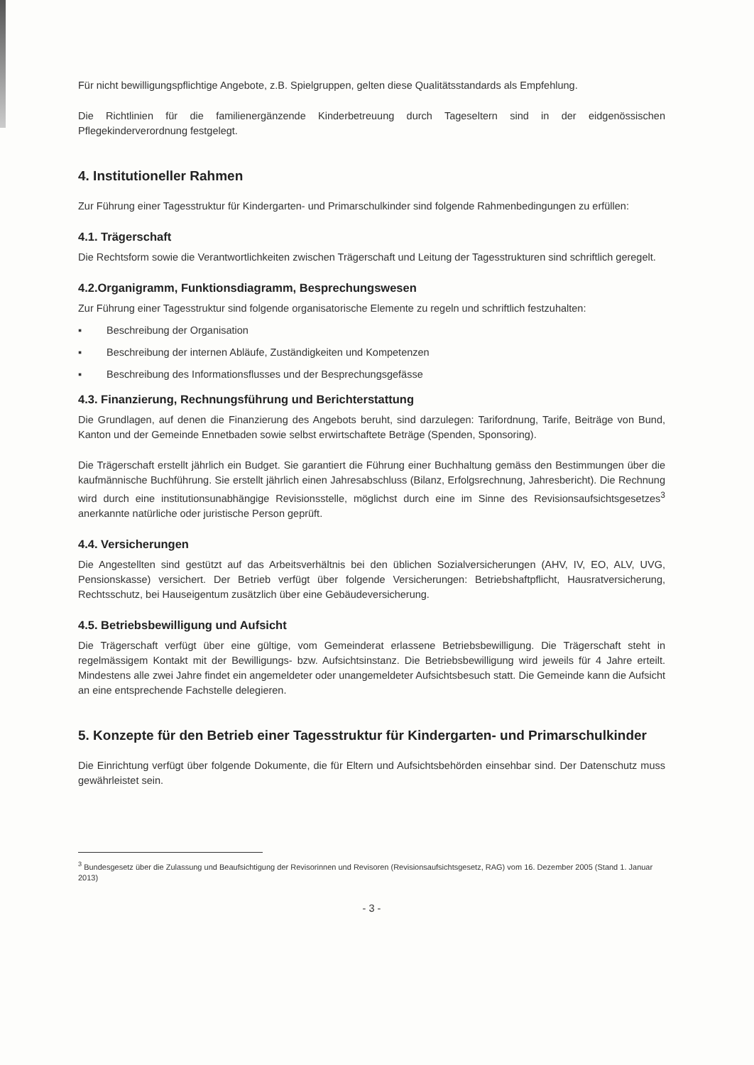Für nicht bewilligungspflichtige Angebote, z.B. Spielgruppen, gelten diese Qualitätsstandards als Empfehlung.
Die Richtlinien für die familienergänzende Kinderbetreuung durch Tageseltern sind in der eidgenössischen Pflegekinderverordnung festgelegt.
4. Institutioneller Rahmen
Zur Führung einer Tagesstruktur für Kindergarten- und Primarschulkinder sind folgende Rahmenbedingungen zu erfüllen:
4.1. Trägerschaft
Die Rechtsform sowie die Verantwortlichkeiten zwischen Trägerschaft und Leitung der Tagesstrukturen sind schriftlich geregelt.
4.2.Organigramm, Funktionsdiagramm, Besprechungswesen
Zur Führung einer Tagesstruktur sind folgende organisatorische Elemente zu regeln und schriftlich festzuhalten:
▪ Beschreibung der Organisation
▪ Beschreibung der internen Abläufe, Zuständigkeiten und Kompetenzen
▪ Beschreibung des Informationsflusses und der Besprechungsgefässe
4.3. Finanzierung, Rechnungsführung und Berichterstattung
Die Grundlagen, auf denen die Finanzierung des Angebots beruht, sind darzulegen: Tarifordnung, Tarife, Beiträge von Bund, Kanton und der Gemeinde Ennetbaden sowie selbst erwirtschaftete Beträge (Spenden, Sponsoring).
Die Trägerschaft erstellt jährlich ein Budget. Sie garantiert die Führung einer Buchhaltung gemäss den Bestimmungen über die kaufmännische Buchführung. Sie erstellt jährlich einen Jahresabschluss (Bilanz, Erfolgsrechnung, Jahresbericht). Die Rechnung wird durch eine institutionsunabhängige Revisionsstelle, möglichst durch eine im Sinne des Revisionsaufsichtsgesetzes<sup>3</sup> anerkannte natürliche oder juristische Person geprüft.
4.4. Versicherungen
Die Angestellten sind gestützt auf das Arbeitsverhältnis bei den üblichen Sozialversicherungen (AHV, IV, EO, ALV, UVG, Pensionskasse) versichert. Der Betrieb verfügt über folgende Versicherungen: Betriebshaftpflicht, Hausratversicherung, Rechtsschutz, bei Hauseigentum zusätzlich über eine Gebäudeversicherung.
4.5. Betriebsbewilligung und Aufsicht
Die Trägerschaft verfügt über eine gültige, vom Gemeinderat erlassene Betriebsbewilligung. Die Trägerschaft steht in regelmässigem Kontakt mit der Bewilligungs- bzw. Aufsichtsinstanz. Die Betriebsbewilligung wird jeweils für 4 Jahre erteilt. Mindestens alle zwei Jahre findet ein angemeldeter oder unangemeldeter Aufsichtsbesuch statt. Die Gemeinde kann die Aufsicht an eine entsprechende Fachstelle delegieren.
5. Konzepte für den Betrieb einer Tagesstruktur für Kindergarten- und Primarschulkinder
Die Einrichtung verfügt über folgende Dokumente, die für Eltern und Aufsichtsbehörden einsehbar sind. Der Datenschutz muss gewährleistet sein.
<sup>3</sup> Bundesgesetz über die Zulassung und Beaufsichtigung der Revisorinnen und Revisoren (Revisionsaufsichtsgesetz, RAG) vom 16. Dezember 2005 (Stand 1. Januar 2013)
- 3 -